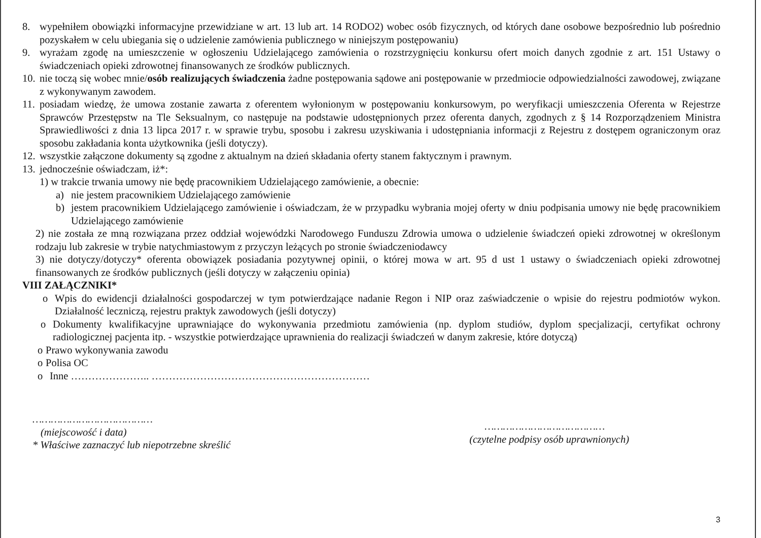8. wypełniłem obowiązki informacyjne przewidziane w art. 13 lub art. 14 RODO2) wobec osób fizycznych, od których dane osobowe bezpośrednio lub pośrednio pozyskałem w celu ubiegania się o udzielenie zamówienia publicznego w niniejszym postępowaniu)
9. wyrażam zgodę na umieszczenie w ogłoszeniu Udzielającego zamówienia o rozstrzygnięciu konkursu ofert moich danych zgodnie z art. 151 Ustawy o świadczeniach opieki zdrowotnej finansowanych ze środków publicznych.
10. nie toczą się wobec mnie/osób realizujących świadczenia żadne postępowania sądowe ani postępowanie w przedmiocie odpowiedzialności zawodowej, związane z wykonywanym zawodem.
11. posiadam wiedzę, że umowa zostanie zawarta z oferentem wyłonionym w postępowaniu konkursowym, po weryfikacji umieszczenia Oferenta w Rejestrze Sprawców Przestępstw na Tle Seksualnym, co następuje na podstawie udostępnionych przez oferenta danych, zgodnych z § 14 Rozporządzeniem Ministra Sprawiedliwości z dnia 13 lipca 2017 r. w sprawie trybu, sposobu i zakresu uzyskiwania i udostępniania informacji z Rejestru z dostępem ograniczonym oraz sposobu zakładania konta użytkownika (jeśli dotyczy).
12. wszystkie załączone dokumenty są zgodne z aktualnym na dzień składania oferty stanem faktycznym i prawnym.
13. jednocześnie oświadczam, iż*:
1) w trakcie trwania umowy nie będę pracownikiem Udzielającego zamówienie, a obecnie:
a) nie jestem pracownikiem Udzielającego zamówienie
b) jestem pracownikiem Udzielającego zamówienie i oświadczam, że w przypadku wybrania mojej oferty w dniu podpisania umowy nie będę pracownikiem Udzielającego zamówienie
2) nie została ze mną rozwiązana przez oddział wojewódzki Narodowego Funduszu Zdrowia umowa o udzielenie świadczeń opieki zdrowotnej w określonym rodzaju lub zakresie w trybie natychmiastowym z przyczyn leżących po stronie świadczeniodawcy
3) nie dotyczy/dotyczy* oferenta obowiązek posiadania pozytywnej opinii, o której mowa w art. 95 d ust 1 ustawy o świadczeniach opieki zdrowotnej finansowanych ze środków publicznych (jeśli dotyczy w załączeniu opinia)
VIII ZAŁĄCZNIKI*
o Wpis do ewidencji działalności gospodarczej w tym potwierdzające nadanie Regon i NIP oraz zaświadczenie o wpisie do rejestru podmiotów wykon. Działalność leczniczą, rejestru praktyk zawodowych (jeśli dotyczy)
o Dokumenty kwalifikacyjne uprawniające do wykonywania przedmiotu zamówienia (np. dyplom studiów, dyplom specjalizacji, certyfikat ochrony radiologicznej pacjenta itp. - wszystkie potwierdzające uprawnienia do realizacji świadczeń w danym zakresie, które dotyczą)
o Prawo wykonywania zawodu
o Polisa OC
o Inne ………………….. ………………………………………………………
…………………………………
(miejscowość i data)
* Właściwe zaznaczyć lub niepotrzebne skreślić
…………………………………
(czytelne podpisy osób uprawnionych)
3